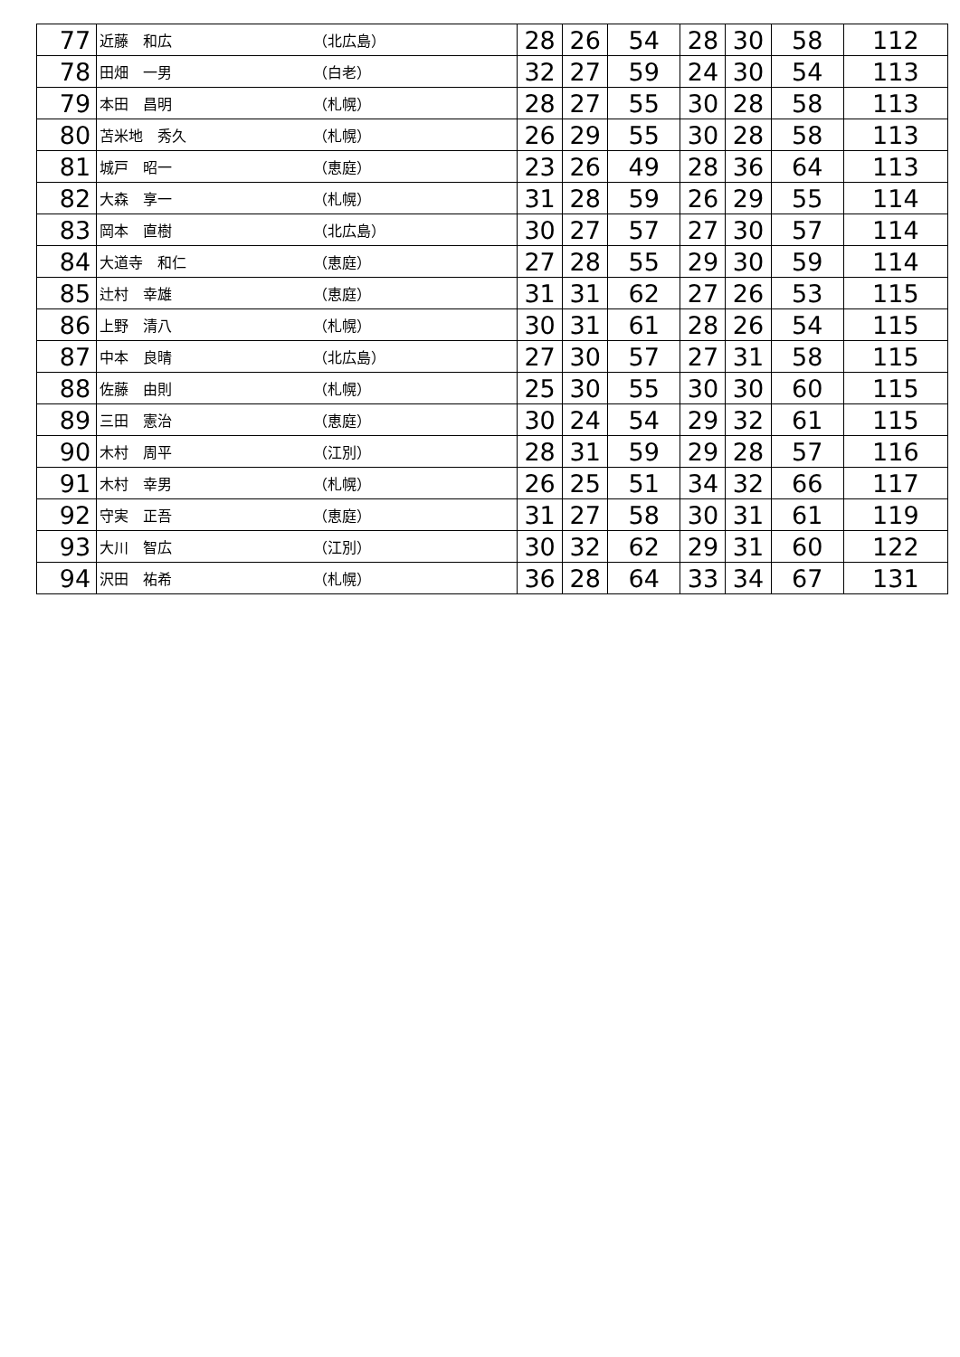| 77 | 近藤 和広 | （北広島） | 28 | 26 | 54 | 28 | 30 | 58 | 112 |
| 78 | 田畑 一男 | （白老） | 32 | 27 | 59 | 24 | 30 | 54 | 113 |
| 79 | 本田 昌明 | （札幌） | 28 | 27 | 55 | 30 | 28 | 58 | 113 |
| 80 | 苫米地 秀久 | （札幌） | 26 | 29 | 55 | 30 | 28 | 58 | 113 |
| 81 | 城戸 昭一 | （恵庭） | 23 | 26 | 49 | 28 | 36 | 64 | 113 |
| 82 | 大森 享一 | （札幌） | 31 | 28 | 59 | 26 | 29 | 55 | 114 |
| 83 | 岡本 直樹 | （北広島） | 30 | 27 | 57 | 27 | 30 | 57 | 114 |
| 84 | 大道寺 和仁 | （恵庭） | 27 | 28 | 55 | 29 | 30 | 59 | 114 |
| 85 | 辻村 幸雄 | （恵庭） | 31 | 31 | 62 | 27 | 26 | 53 | 115 |
| 86 | 上野 清八 | （札幌） | 30 | 31 | 61 | 28 | 26 | 54 | 115 |
| 87 | 中本 良晴 | （北広島） | 27 | 30 | 57 | 27 | 31 | 58 | 115 |
| 88 | 佐藤 由則 | （札幌） | 25 | 30 | 55 | 30 | 30 | 60 | 115 |
| 89 | 三田 憲治 | （恵庭） | 30 | 24 | 54 | 29 | 32 | 61 | 115 |
| 90 | 木村 周平 | （江別） | 28 | 31 | 59 | 29 | 28 | 57 | 116 |
| 91 | 木村 幸男 | （札幌） | 26 | 25 | 51 | 34 | 32 | 66 | 117 |
| 92 | 守実 正吾 | （恵庭） | 31 | 27 | 58 | 30 | 31 | 61 | 119 |
| 93 | 大川 智広 | （江別） | 30 | 32 | 62 | 29 | 31 | 60 | 122 |
| 94 | 沢田 祐希 | （札幌） | 36 | 28 | 64 | 33 | 34 | 67 | 131 |